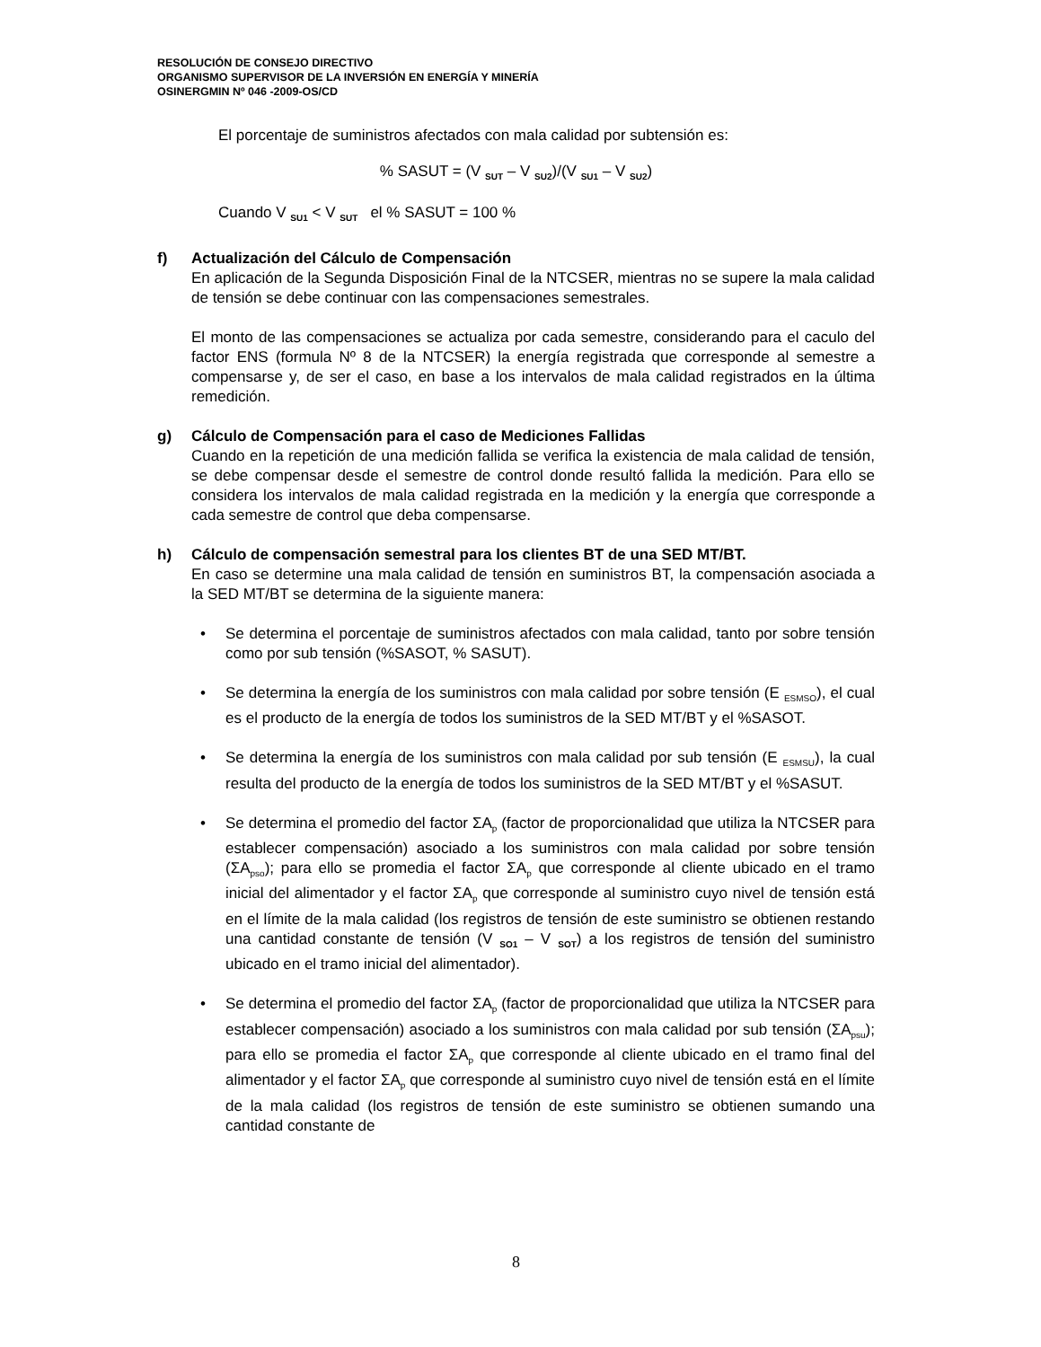RESOLUCIÓN DE CONSEJO DIRECTIVO
ORGANISMO SUPERVISOR DE LA INVERSIÓN EN ENERGÍA Y MINERÍA
OSINERGMIN Nº 046 -2009-OS/CD
El porcentaje de suministros afectados con mala calidad por subtensión es:
% SASUT = (V <sub>SUT</sub> – V <sub>SU2</sub>)/(V <sub>SU1</sub> – V <sub>SU2</sub>)
Cuando V <sub>SU1</sub> < V <sub>SUT</sub> el % SASUT = 100 %
f) Actualización del Cálculo de Compensación
En aplicación de la Segunda Disposición Final de la NTCSER, mientras no se supere la mala calidad de tensión se debe continuar con las compensaciones semestrales.
El monto de las compensaciones se actualiza por cada semestre, considerando para el caculo del factor ENS (formula Nº 8 de la NTCSER) la energía registrada que corresponde al semestre a compensarse y, de ser el caso, en base a los intervalos de mala calidad registrados en la última remedición.
g) Cálculo de Compensación para el caso de Mediciones Fallidas
Cuando en la repetición de una medición fallida se verifica la existencia de mala calidad de tensión, se debe compensar desde el semestre de control donde resultó fallida la medición. Para ello se considera los intervalos de mala calidad registrada en la medición y la energía que corresponde a cada semestre de control que deba compensarse.
h) Cálculo de compensación semestral para los clientes BT de una SED MT/BT.
En caso se determine una mala calidad de tensión en suministros BT, la compensación asociada a la SED MT/BT se determina de la siguiente manera:
• Se determina el porcentaje de suministros afectados con mala calidad, tanto por sobre tensión como por sub tensión (%SASOT, % SASUT).
• Se determina la energía de los suministros con mala calidad por sobre tensión (E <sub>ESMSO</sub>), el cual es el producto de la energía de todos los suministros de la SED MT/BT y el %SASOT.
• Se determina la energía de los suministros con mala calidad por sub tensión (E <sub>ESMSU</sub>), la cual resulta del producto de la energía de todos los suministros de la SED MT/BT y el %SASUT.
• Se determina el promedio del factor ΣA<sub>p</sub> (factor de proporcionalidad que utiliza la NTCSER para establecer compensación) asociado a los suministros con mala calidad por sobre tensión (ΣA<sub>pso</sub>); para ello se promedia el factor ΣA<sub>p</sub> que corresponde al cliente ubicado en el tramo inicial del alimentador y el factor ΣA<sub>p</sub> que corresponde al suministro cuyo nivel de tensión está en el límite de la mala calidad (los registros de tensión de este suministro se obtienen restando una cantidad constante de tensión (V <sub>SO1</sub> – V <sub>SOT</sub>) a los registros de tensión del suministro ubicado en el tramo inicial del alimentador).
• Se determina el promedio del factor ΣA<sub>p</sub> (factor de proporcionalidad que utiliza la NTCSER para establecer compensación) asociado a los suministros con mala calidad por sub tensión (ΣA<sub>psu</sub>); para ello se promedia el factor ΣA<sub>p</sub> que corresponde al cliente ubicado en el tramo final del alimentador y el factor ΣA<sub>p</sub> que corresponde al suministro cuyo nivel de tensión está en el límite de la mala calidad (los registros de tensión de este suministro se obtienen sumando una cantidad constante de
8